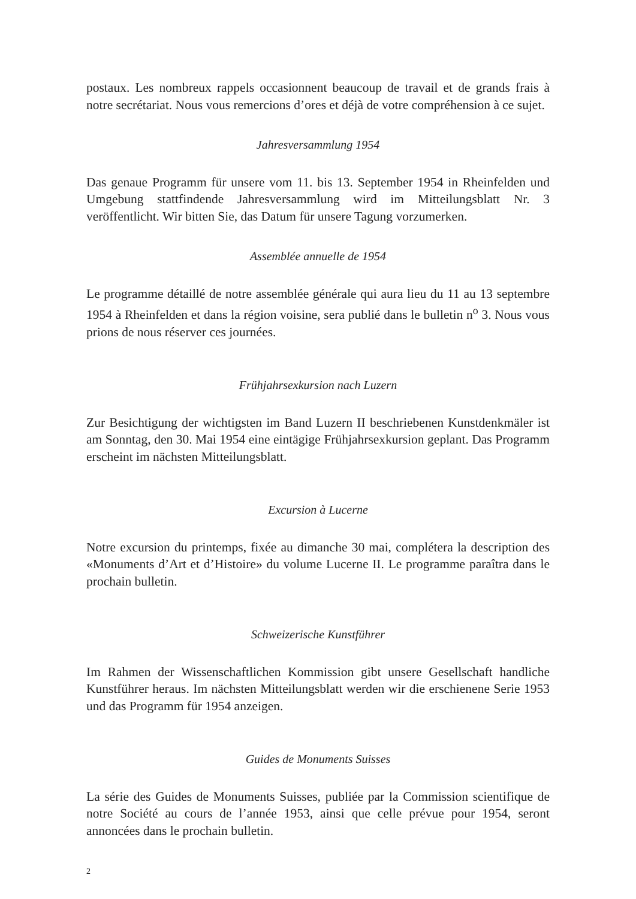postaux. Les nombreux rappels occasionnent beaucoup de travail et de grands frais à notre secrétariat. Nous vous remercions d’ores et déjà de votre compréhension à ce sujet.
Jahresversammlung 1954
Das genaue Programm für unsere vom 11. bis 13. September 1954 in Rheinfelden und Umgebung stattfindende Jahresversammlung wird im Mitteilungsblatt Nr. 3 veröffentlicht. Wir bitten Sie, das Datum für unsere Tagung vorzumerken.
Assemblée annuelle de 1954
Le programme détaillé de notre assemblée générale qui aura lieu du 11 au 13 septembre 1954 à Rheinfelden et dans la région voisine, sera publié dans le bulletin n<sup>o</sup> 3. Nous vous prions de nous réserver ces journées.
Frühjahrsexkursion nach Luzern
Zur Besichtigung der wichtigsten im Band Luzern II beschriebenen Kunstdenkmäler ist am Sonntag, den 30. Mai 1954 eine eintägige Frühjahrsexkursion geplant. Das Programm erscheint im nächsten Mitteilungsblatt.
Excursion à Lucerne
Notre excursion du printemps, fixée au dimanche 30 mai, complétera la description des «Monuments d’Art et d’Histoire» du volume Lucerne II. Le programme paraîtra dans le prochain bulletin.
Schweizerische Kunstführer
Im Rahmen der Wissenschaftlichen Kommission gibt unsere Gesellschaft handliche Kunstführer heraus. Im nächsten Mitteilungsblatt werden wir die erschienene Serie 1953 und das Programm für 1954 anzeigen.
Guides de Monuments Suisses
La série des Guides de Monuments Suisses, publiée par la Commission scientifique de notre Société au cours de l’année 1953, ainsi que celle prévue pour 1954, seront annoncées dans le prochain bulletin.
2